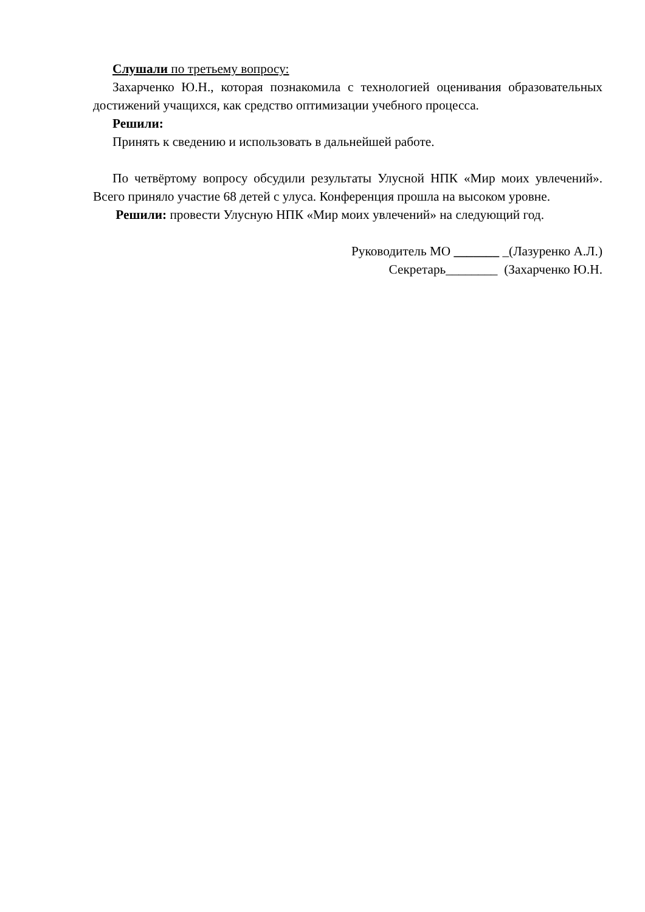Слушали по третьему вопросу:
Захарченко Ю.Н., которая познакомила с технологией оценивания образовательных достижений учащихся, как средство оптимизации учебного процесса.
Решили:
Принять к сведению и использовать в дальнейшей работе.
По четвёртому вопросу обсудили результаты Улусной НПК «Мир моих увлечений». Всего приняло участие 68 детей с улуса. Конференция прошла на высоком уровне.
Решили: провести Улусную НПК «Мир моих увлечений» на следующий год.
Руководитель МО _______ _(Лазуренко А.Л.)
Секретарь________ (Захарченко Ю.Н.